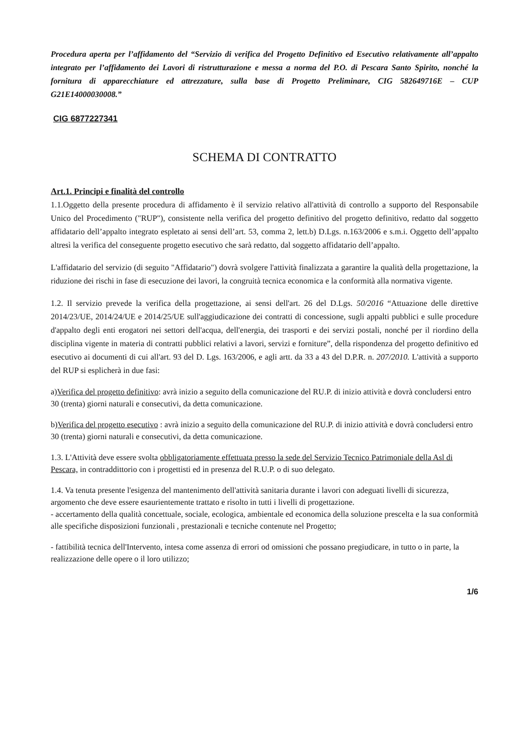Procedura aperta per l’affidamento del “Servizio di verifica del Progetto Definitivo ed Esecutivo relativamente all’appalto integrato per l’affidamento dei Lavori di ristrutturazione e messa a norma del P.O. di Pescara Santo Spirito, nonché la fornitura di apparecchiature ed attrezzature, sulla base di Progetto Preliminare, CIG 582649716E – CUP G21E14000030008.”
CIG 6877227341
SCHEMA DI CONTRATTO
Art.1. Principi e finalità del controllo
1.1.Oggetto della presente procedura di affidamento è il servizio relativo all'attività di controllo a supporto del Responsabile Unico del Procedimento ("RUP"), consistente nella verifica del progetto definitivo del progetto definitivo, redatto dal soggetto affidatario dell’appalto integrato espletato ai sensi dell’art. 53, comma 2, lett.b) D.Lgs. n.163/2006 e s.m.i. Oggetto dell’appalto altresì la verifica del conseguente progetto esecutivo che sarà redatto, dal soggetto affidatario dell’appalto.
L'affidatario del servizio (di seguito "Affidatario") dovrà svolgere l'attività finalizzata a garantire la qualità della progettazione, la riduzione dei rischi in fase di esecuzione dei lavori, la congruità tecnica economica e la conformità alla normativa vigente.
1.2. Il servizio prevede la verifica della progettazione, ai sensi dell'art. 26 del D.Lgs. 50/2016 “Attuazione delle direttive 2014/23/UE, 2014/24/UE e 2014/25/UE sull'aggiudicazione dei contratti di concessione, sugli appalti pubblici e sulle procedure d'appalto degli enti erogatori nei settori dell'acqua, dell'energia, dei trasporti e dei servizi postali, nonché per il riordino della disciplina vigente in materia di contratti pubblici relativi a lavori, servizi e forniture”, della rispondenza del progetto definitivo ed esecutivo ai documenti di cui all'art. 93 del D. Lgs. 163/2006, e agli artt. da 33 a 43 del D.P.R. n. 207/2010. L'attività a supporto del RUP si esplicherà in due fasi:
a)Verifica del progetto definitivo: avrà inizio a seguito della comunicazione del RU.P. di inizio attività e dovrà concludersi entro 30 (trenta) giorni naturali e consecutivi, da detta comunicazione.
b)Verifica del progetto esecutivo : avrà inizio a seguito della comunicazione del RU.P. di inizio attività e dovrà concludersi entro 30 (trenta) giorni naturali e consecutivi, da detta comunicazione.
1.3. L'Attività deve essere svolta obbligatoriamente effettuata presso la sede del Servizio Tecnico Patrimoniale della Asl di Pescara, in contraddittorio con i progettisti ed in presenza del R.U.P. o di suo delegato.
1.4. Va tenuta presente l'esigenza del mantenimento dell'attività sanitaria durante i lavori con adeguati livelli di sicurezza, argomento che deve essere esaurientemente trattato e risolto in tutti i livelli di progettazione.
- accertamento della qualità concettuale, sociale, ecologica, ambientale ed economica della soluzione prescelta e la sua conformità alle specifiche disposizioni funzionali , prestazionali e tecniche contenute nel Progetto;
- fattibilità tecnica dell'Intervento, intesa come assenza di errori od omissioni che possano pregiudicare, in tutto o in parte, la realizzazione delle opere o il loro utilizzo;
1/6